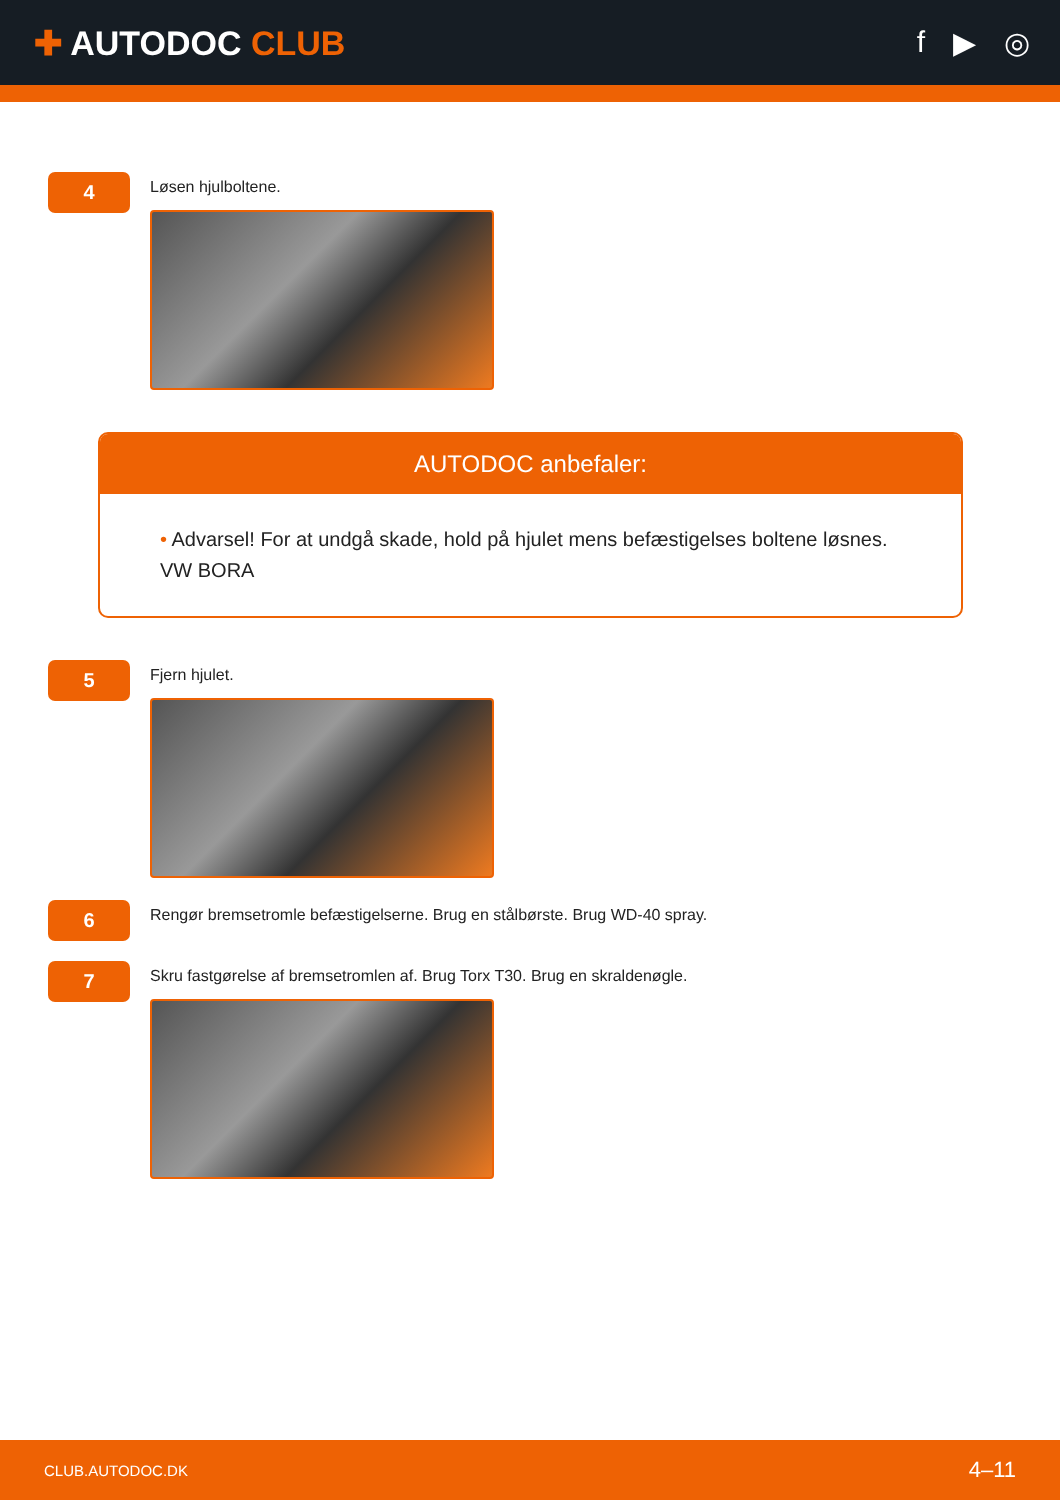✚ AUTODOC CLUB f ▶ ◎
4
Løsen hjulboltene.
AUTODOC anbefaler:
• Advarsel! For at undgå skade, hold på hjulet mens befæstigelses boltene løsnes.
VW BORA
5
Fjern hjulet.
6
Rengør bremsetromle befæstigelserne. Brug en stålbørste. Brug WD-40 spray.
7
Skru fastgørelse af bremsetromlen af. Brug Torx T30. Brug en skraldenøgle.
CLUB.AUTODOC.DK 4–11